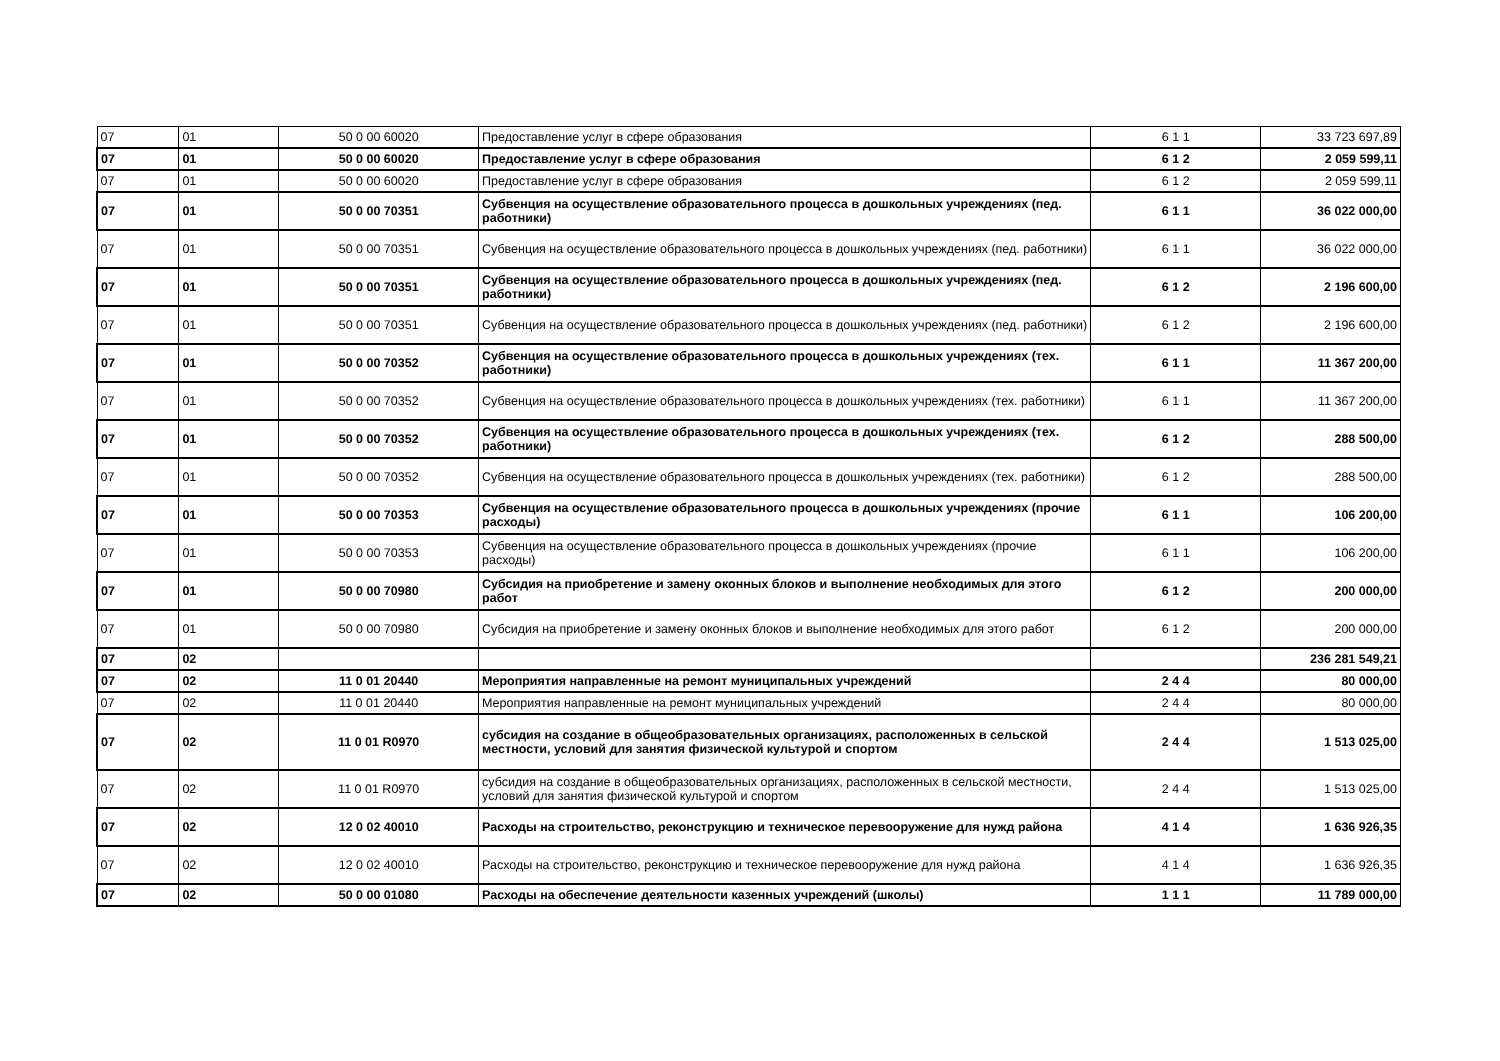| 07 | 01 | 50 0 00 60020 | Предоставление услуг в сфере образования | 6 1 1 | 33 723 697,89 |
| 07 | 01 | 50 0 00 60020 | Предоставление услуг в сфере образования | 6 1 2 | 2 059 599,11 |
| 07 | 01 | 50 0 00 60020 | Предоставление услуг в сфере образования | 6 1 2 | 2 059 599,11 |
| 07 | 01 | 50 0 00 70351 | Субвенция на осуществление образовательного процесса в дошкольных учреждениях (пед. работники) | 6 1 1 | 36 022 000,00 |
| 07 | 01 | 50 0 00 70351 | Субвенция на осуществление образовательного процесса в дошкольных учреждениях (пед. работники) | 6 1 1 | 36 022 000,00 |
| 07 | 01 | 50 0 00 70351 | Субвенция на осуществление образовательного процесса в дошкольных учреждениях (пед. работники) | 6 1 2 | 2 196 600,00 |
| 07 | 01 | 50 0 00 70351 | Субвенция на осуществление образовательного процесса в дошкольных учреждениях (пед. работники) | 6 1 2 | 2 196 600,00 |
| 07 | 01 | 50 0 00 70352 | Субвенция на осуществление образовательного процесса в дошкольных учреждениях (тех. работники) | 6 1 1 | 11 367 200,00 |
| 07 | 01 | 50 0 00 70352 | Субвенция на осуществление образовательного процесса в дошкольных учреждениях (тех. работники) | 6 1 1 | 11 367 200,00 |
| 07 | 01 | 50 0 00 70352 | Субвенция на осуществление образовательного процесса в дошкольных учреждениях (тех. работники) | 6 1 2 | 288 500,00 |
| 07 | 01 | 50 0 00 70352 | Субвенция на осуществление образовательного процесса в дошкольных учреждениях (тех. работники) | 6 1 2 | 288 500,00 |
| 07 | 01 | 50 0 00 70353 | Субвенция на осуществление образовательного процесса в дошкольных учреждениях (прочие расходы) | 6 1 1 | 106 200,00 |
| 07 | 01 | 50 0 00 70353 | Субвенция на осуществление образовательного процесса в дошкольных учреждениях (прочие расходы) | 6 1 1 | 106 200,00 |
| 07 | 01 | 50 0 00 70980 | Субсидия на приобретение и замену оконных блоков и выполнение необходимых для этого работ | 6 1 2 | 200 000,00 |
| 07 | 01 | 50 0 00 70980 | Субсидия на приобретение и замену оконных блоков и выполнение необходимых для этого работ | 6 1 2 | 200 000,00 |
| 07 | 02 | | | | 236 281 549,21 |
| 07 | 02 | 11 0 01 20440 | Мероприятия направленные на ремонт муниципальных учреждений | 2 4 4 | 80 000,00 |
| 07 | 02 | 11 0 01 20440 | Мероприятия направленные на ремонт муниципальных учреждений | 2 4 4 | 80 000,00 |
| 07 | 02 | 11 0 01 R0970 | субсидия на создание в общеобразовательных организациях, расположенных в сельской местности, условий для занятия физической культурой и спортом | 2 4 4 | 1 513 025,00 |
| 07 | 02 | 11 0 01 R0970 | субсидия на создание в общеобразовательных организациях, расположенных в сельской местности, условий для занятия физической культурой и спортом | 2 4 4 | 1 513 025,00 |
| 07 | 02 | 12 0 02 40010 | Расходы на строительство, реконструкцию и техническое перевооружение для нужд района | 4 1 4 | 1 636 926,35 |
| 07 | 02 | 12 0 02 40010 | Расходы на строительство, реконструкцию и техническое перевооружение для нужд района | 4 1 4 | 1 636 926,35 |
| 07 | 02 | 50 0 00 01080 | Расходы на обеспечение деятельности казенных учреждений (школы) | 1 1 1 | 11 789 000,00 |